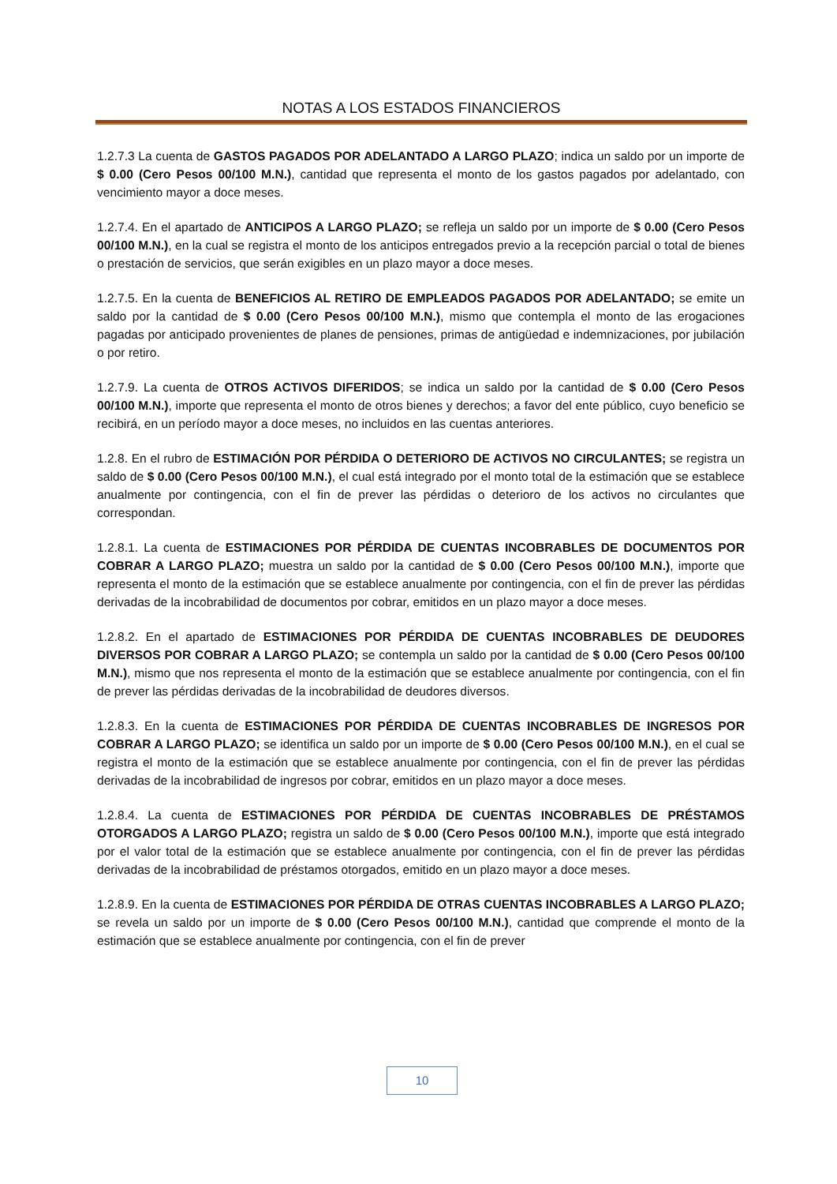NOTAS A LOS ESTADOS FINANCIEROS
1.2.7.3 La cuenta de GASTOS PAGADOS POR ADELANTADO A LARGO PLAZO; indica un saldo por un importe de $ 0.00 (Cero Pesos 00/100 M.N.), cantidad que representa el monto de los gastos pagados por adelantado, con vencimiento mayor a doce meses.
1.2.7.4. En el apartado de ANTICIPOS A LARGO PLAZO; se refleja un saldo por un importe de $ 0.00 (Cero Pesos 00/100 M.N.), en la cual se registra el monto de los anticipos entregados previo a la recepción parcial o total de bienes o prestación de servicios, que serán exigibles en un plazo mayor a doce meses.
1.2.7.5. En la cuenta de BENEFICIOS AL RETIRO DE EMPLEADOS PAGADOS POR ADELANTADO; se emite un saldo por la cantidad de $ 0.00 (Cero Pesos 00/100 M.N.), mismo que contempla el monto de las erogaciones pagadas por anticipado provenientes de planes de pensiones, primas de antigüedad e indemnizaciones, por jubilación o por retiro.
1.2.7.9. La cuenta de OTROS ACTIVOS DIFERIDOS; se indica un saldo por la cantidad de $ 0.00 (Cero Pesos 00/100 M.N.), importe que representa el monto de otros bienes y derechos; a favor del ente público, cuyo beneficio se recibirá, en un período mayor a doce meses, no incluidos en las cuentas anteriores.
1.2.8. En el rubro de ESTIMACIÓN POR PÉRDIDA O DETERIORO DE ACTIVOS NO CIRCULANTES; se registra un saldo de $ 0.00 (Cero Pesos 00/100 M.N.), el cual está integrado por el monto total de la estimación que se establece anualmente por contingencia, con el fin de prever las pérdidas o deterioro de los activos no circulantes que correspondan.
1.2.8.1. La cuenta de ESTIMACIONES POR PÉRDIDA DE CUENTAS INCOBRABLES DE DOCUMENTOS POR COBRAR A LARGO PLAZO; muestra un saldo por la cantidad de $ 0.00 (Cero Pesos 00/100 M.N.), importe que representa el monto de la estimación que se establece anualmente por contingencia, con el fin de prever las pérdidas derivadas de la incobrabilidad de documentos por cobrar, emitidos en un plazo mayor a doce meses.
1.2.8.2. En el apartado de ESTIMACIONES POR PÉRDIDA DE CUENTAS INCOBRABLES DE DEUDORES DIVERSOS POR COBRAR A LARGO PLAZO; se contempla un saldo por la cantidad de $ 0.00 (Cero Pesos 00/100 M.N.), mismo que nos representa el monto de la estimación que se establece anualmente por contingencia, con el fin de prever las pérdidas derivadas de la incobrabilidad de deudores diversos.
1.2.8.3. En la cuenta de ESTIMACIONES POR PÉRDIDA DE CUENTAS INCOBRABLES DE INGRESOS POR COBRAR A LARGO PLAZO; se identifica un saldo por un importe de $ 0.00 (Cero Pesos 00/100 M.N.), en el cual se registra el monto de la estimación que se establece anualmente por contingencia, con el fin de prever las pérdidas derivadas de la incobrabilidad de ingresos por cobrar, emitidos en un plazo mayor a doce meses.
1.2.8.4. La cuenta de ESTIMACIONES POR PÉRDIDA DE CUENTAS INCOBRABLES DE PRÉSTAMOS OTORGADOS A LARGO PLAZO; registra un saldo de $ 0.00 (Cero Pesos 00/100 M.N.), importe que está integrado por el valor total de la estimación que se establece anualmente por contingencia, con el fin de prever las pérdidas derivadas de la incobrabilidad de préstamos otorgados, emitido en un plazo mayor a doce meses.
1.2.8.9. En la cuenta de ESTIMACIONES POR PÉRDIDA DE OTRAS CUENTAS INCOBRABLES A LARGO PLAZO; se revela un saldo por un importe de $ 0.00 (Cero Pesos 00/100 M.N.), cantidad que comprende el monto de la estimación que se establece anualmente por contingencia, con el fin de prever
10